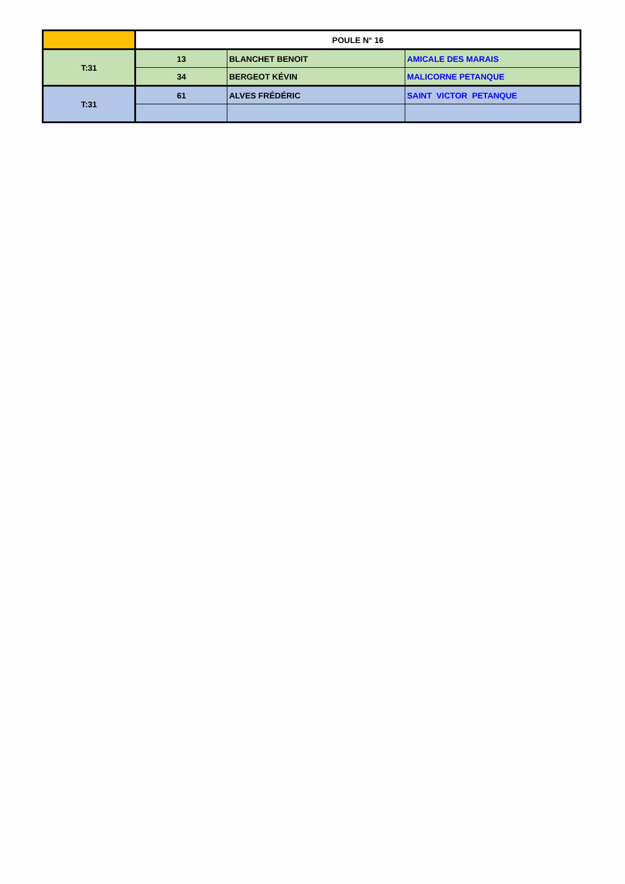| | POULE N° 16 | | |
| --- | --- | --- | --- |
| T:31 | 13 | BLANCHET BENOIT | AMICALE DES MARAIS |
| | 34 | BERGEOT KÉVIN | MALICORNE PETANQUE |
| T:31 | 61 | ALVES FRÉDÉRIC | SAINT VICTOR PETANQUE |